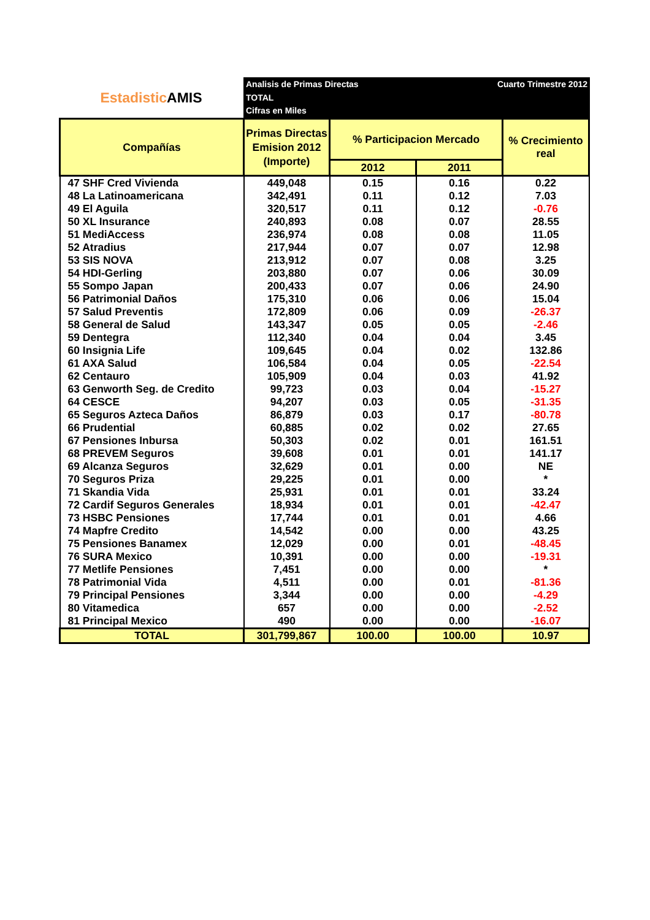Estadistic AMIS
Analisis de Primas Directas
TOTAL
Cifras en Miles
Cuarto Trimestre 2012
| Compañías | Primas Directas Emision 2012 (Importe) | % Participacion Mercado | | % Crecimiento real |
| --- | --- | --- | --- | --- |
| | | 2012 | 2011 | |
| 47 SHF Cred Vivienda | 449,048 | 0.15 | 0.16 | 0.22 |
| 48 La Latinoamericana | 342,491 | 0.11 | 0.12 | 7.03 |
| 49 El Aguila | 320,517 | 0.11 | 0.12 | -0.76 |
| 50 XL Insurance | 240,893 | 0.08 | 0.07 | 28.55 |
| 51 MediAccess | 236,974 | 0.08 | 0.08 | 11.05 |
| 52 Atradius | 217,944 | 0.07 | 0.07 | 12.98 |
| 53 SIS NOVA | 213,912 | 0.07 | 0.08 | 3.25 |
| 54 HDI-Gerling | 203,880 | 0.07 | 0.06 | 30.09 |
| 55 Sompo Japan | 200,433 | 0.07 | 0.06 | 24.90 |
| 56 Patrimonial Daños | 175,310 | 0.06 | 0.06 | 15.04 |
| 57 Salud Preventis | 172,809 | 0.06 | 0.09 | -26.37 |
| 58 General de Salud | 143,347 | 0.05 | 0.05 | -2.46 |
| 59 Dentegra | 112,340 | 0.04 | 0.04 | 3.45 |
| 60 Insignia Life | 109,645 | 0.04 | 0.02 | 132.86 |
| 61 AXA Salud | 106,584 | 0.04 | 0.05 | -22.54 |
| 62 Centauro | 105,909 | 0.04 | 0.03 | 41.92 |
| 63 Genworth Seg. de Credito | 99,723 | 0.03 | 0.04 | -15.27 |
| 64 CESCE | 94,207 | 0.03 | 0.05 | -31.35 |
| 65 Seguros Azteca Daños | 86,879 | 0.03 | 0.17 | -80.78 |
| 66 Prudential | 60,885 | 0.02 | 0.02 | 27.65 |
| 67 Pensiones Inbursa | 50,303 | 0.02 | 0.01 | 161.51 |
| 68 PREVEM Seguros | 39,608 | 0.01 | 0.01 | 141.17 |
| 69 Alcanza Seguros | 32,629 | 0.01 | 0.00 | NE |
| 70 Seguros Priza | 29,225 | 0.01 | 0.00 | * |
| 71 Skandia Vida | 25,931 | 0.01 | 0.01 | 33.24 |
| 72 Cardif Seguros Generales | 18,934 | 0.01 | 0.01 | -42.47 |
| 73 HSBC Pensiones | 17,744 | 0.01 | 0.01 | 4.66 |
| 74 Mapfre Credito | 14,542 | 0.00 | 0.00 | 43.25 |
| 75 Pensiones Banamex | 12,029 | 0.00 | 0.01 | -48.45 |
| 76 SURA Mexico | 10,391 | 0.00 | 0.00 | -19.31 |
| 77 Metlife Pensiones | 7,451 | 0.00 | 0.00 | * |
| 78 Patrimonial Vida | 4,511 | 0.00 | 0.01 | -81.36 |
| 79 Principal Pensiones | 3,344 | 0.00 | 0.00 | -4.29 |
| 80 Vitamedica | 657 | 0.00 | 0.00 | -2.52 |
| 81 Principal Mexico | 490 | 0.00 | 0.00 | -16.07 |
| TOTAL | 301,799,867 | 100.00 | 100.00 | 10.97 |